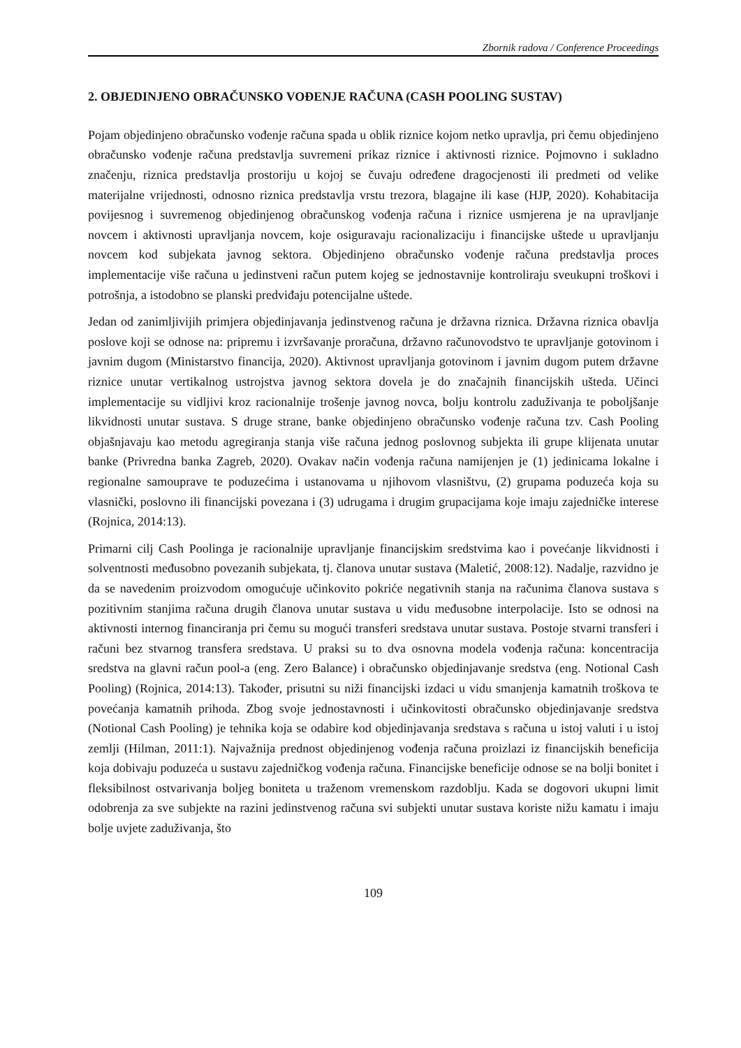Zbornik radova / Conference Proceedings
2. OBJEDINJENO OBRAČUNSKO VOĐENJE RAČUNA (CASH POOLING SUSTAV)
Pojam objedinjeno obračunsko vođenje računa spada u oblik riznice kojom netko upravlja, pri čemu objedinjeno obračunsko vođenje računa predstavlja suvremeni prikaz riznice i aktivnosti riznice. Pojmovno i sukladno značenju, riznica predstavlja prostoriju u kojoj se čuvaju određene dragocjenosti ili predmeti od velike materijalne vrijednosti, odnosno riznica predstavlja vrstu trezora, blagajne ili kase (HJP, 2020). Kohabitacija povijesnog i suvremenog objedinjenog obračunskog vođenja računa i riznice usmjerena je na upravljanje novcem i aktivnosti upravljanja novcem, koje osiguravaju racionalizaciju i financijske uštede u upravljanju novcem kod subjekata javnog sektora. Objedinjeno obračunsko vođenje računa predstavlja proces implementacije više računa u jedinstveni račun putem kojeg se jednostavnije kontroliraju sveukupni troškovi i potrošnja, a istodobno se planski predviđaju potencijalne uštede.
Jedan od zanimljivijih primjera objedinjavanja jedinstvenog računa je državna riznica. Državna riznica obavlja poslove koji se odnose na: pripremu i izvršavanje proračuna, državno računovodstvo te upravljanje gotovinom i javnim dugom (Ministarstvo financija, 2020). Aktivnost upravljanja gotovinom i javnim dugom putem državne riznice unutar vertikalnog ustrojstva javnog sektora dovela je do značajnih financijskih ušteda. Učinci implementacije su vidljivi kroz racionalnije trošenje javnog novca, bolju kontrolu zaduživanja te poboljšanje likvidnosti unutar sustava. S druge strane, banke objedinjeno obračunsko vođenje računa tzv. Cash Pooling objašnjavaju kao metodu agregiranja stanja više računa jednog poslovnog subjekta ili grupe klijenata unutar banke (Privredna banka Zagreb, 2020). Ovakav način vođenja računa namijenjen je (1) jedinicama lokalne i regionalne samouprave te poduzećima i ustanovama u njihovom vlasništvu, (2) grupama poduzeća koja su vlasnički, poslovno ili financijski povezana i (3) udrugama i drugim grupacijama koje imaju zajedničke interese (Rojnica, 2014:13).
Primarni cilj Cash Poolinga je racionalnije upravljanje financijskim sredstvima kao i povećanje likvidnosti i solventnosti međusobno povezanih subjekata, tj. članova unutar sustava (Maletić, 2008:12). Nadalje, razvidno je da se navedenim proizvodom omogućuje učinkovito pokriće negativnih stanja na računima članova sustava s pozitivnim stanjima računa drugih članova unutar sustava u vidu međusobne interpolacije. Isto se odnosi na aktivnosti internog financiranja pri čemu su mogući transferi sredstava unutar sustava. Postoje stvarni transferi i računi bez stvarnog transfera sredstava. U praksi su to dva osnovna modela vođenja računa: koncentracija sredstva na glavni račun pool-a (eng. Zero Balance) i obračunsko objedinjavanje sredstva (eng. Notional Cash Pooling) (Rojnica, 2014:13). Također, prisutni su niži financijski izdaci u vidu smanjenja kamatnih troškova te povećanja kamatnih prihoda. Zbog svoje jednostavnosti i učinkovitosti obračunsko objedinjavanje sredstva (Notional Cash Pooling) je tehnika koja se odabire kod objedinjavanja sredstava s računa u istoj valuti i u istoj zemlji (Hilman, 2011:1). Najvažnija prednost objedinjenog vođenja računa proizlazi iz financijskih beneficija koja dobivaju poduzeća u sustavu zajedničkog vođenja računa. Financijske beneficije odnose se na bolji bonitet i fleksibilnost ostvarivanja boljeg boniteta u traženom vremenskom razdoblju. Kada se dogovori ukupni limit odobrenja za sve subjekte na razini jedinstvenog računa svi subjekti unutar sustava koriste nižu kamatu i imaju bolje uvjete zaduživanja, što
109